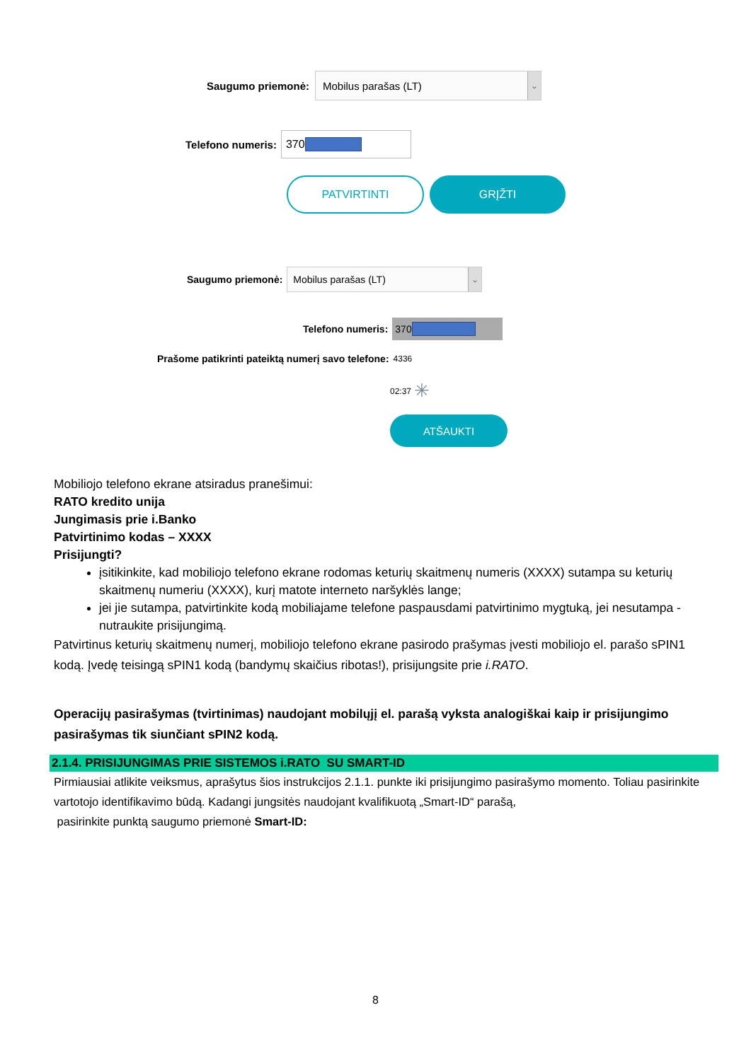Saugumo priemonė:
Mobilus parašas (LT) ⌵
Telefono numeris:
370
PATVIRTINTI
GRĮŽTI
Saugumo priemonė:
Mobilus parašas (LT) ⌵
Telefono numeris:
370
Prašome patikrinti pateiktą numerį savo telefone: 4336
02:37 ✳
ATŠAUKTI
Mobiliojo telefono ekrane atsiradus pranešimui:
RATO kredito unija
Jungimasis prie i.Banko
Patvirtinimo kodas – XXXX
Prisijungti?
įsitikinkite, kad mobiliojo telefono ekrane rodomas keturių skaitmenų numeris (XXXX) sutampa su keturių skaitmenų numeriu (XXXX), kurį matote interneto naršyklės lange;
jei jie sutampa, patvirtinkite kodą mobiliajame telefone paspausdami patvirtinimo mygtuką, jei nesutampa - nutraukite prisijungimą.
Patvirtinus keturių skaitmenų numerį, mobiliojo telefono ekrane pasirodo prašymas įvesti mobiliojo el. parašo sPIN1 kodą. Įvedę teisingą sPIN1 kodą (bandymų skaičius ribotas!), prisijungsite prie i.RATO.
Operacijų pasirašymas (tvirtinimas) naudojant mobilųjį el. parašą vyksta analogiškai kaip ir prisijungimo pasirašymas tik siunčiant sPIN2 kodą.
2.1.4. PRISIJUNGIMAS PRIE SISTEMOS i.RATO SU SMART-ID
Pirmiausiai atlikite veiksmus, aprašytus šios instrukcijos 2.1.1. punkte iki prisijungimo pasirašymo momento. Toliau pasirinkite vartotojo identifikavimo būdą. Kadangi jungsitės naudojant kvalifikuotą „Smart-ID“ parašą,
pasirinkite punktą saugumo priemonė Smart-ID:
8